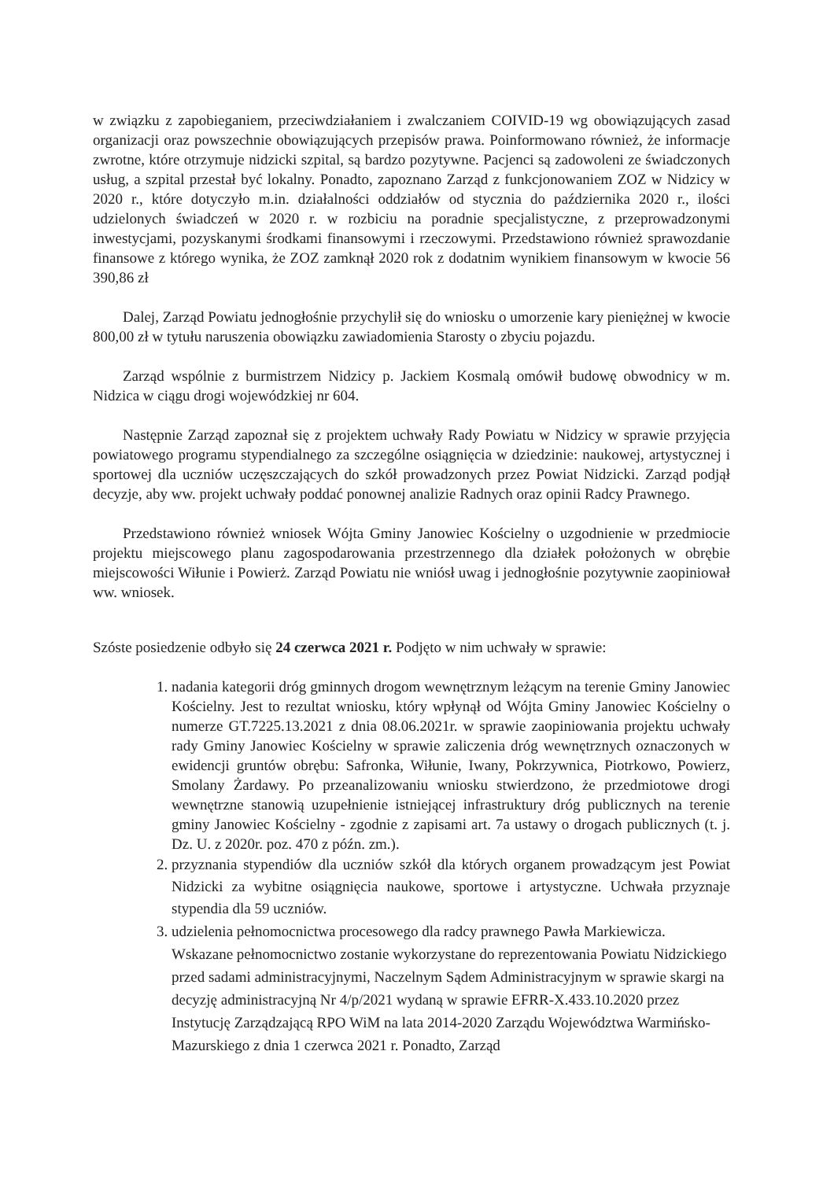w związku z zapobieganiem, przeciwdziałaniem i zwalczaniem COIVID-19 wg obowiązujących zasad organizacji oraz powszechnie obowiązujących przepisów prawa. Poinformowano również, że informacje zwrotne, które otrzymuje nidzicki szpital, są bardzo pozytywne. Pacjenci są zadowoleni ze świadczonych usług, a szpital przestał być lokalny. Ponadto, zapoznano Zarząd z funkcjonowaniem ZOZ w Nidzicy w 2020 r., które dotyczyło m.in. działalności oddziałów od stycznia do października 2020 r., ilości udzielonych świadczeń w 2020 r. w rozbiciu na poradnie specjalistyczne, z przeprowadzonymi inwestycjami, pozyskanymi środkami finansowymi i rzeczowymi. Przedstawiono również sprawozdanie finansowe z którego wynika, że ZOZ zamknął 2020 rok z dodatnim wynikiem finansowym w kwocie 56 390,86 zł
Dalej, Zarząd Powiatu jednogłośnie przychylił się do wniosku o umorzenie kary pieniężnej w kwocie 800,00 zł w tytułu naruszenia obowiązku zawiadomienia Starosty o zbyciu pojazdu.
Zarząd wspólnie z burmistrzem Nidzicy p. Jackiem Kosmalą omówił budowę obwodnicy w m. Nidzica w ciągu drogi wojewódzkiej nr 604.
Następnie Zarząd zapoznał się z projektem uchwały Rady Powiatu w Nidzicy w sprawie przyjęcia powiatowego programu stypendialnego za szczególne osiągnięcia w dziedzinie: naukowej, artystycznej i sportowej dla uczniów uczęszczających do szkół prowadzonych przez Powiat Nidzicki. Zarząd podjął decyzje, aby ww. projekt uchwały poddać ponownej analizie Radnych oraz opinii Radcy Prawnego.
Przedstawiono również wniosek Wójta Gminy Janowiec Kościelny o uzgodnienie w przedmiocie projektu miejscowego planu zagospodarowania przestrzennego dla działek położonych w obrębie miejscowości Wiłunie i Powierż. Zarząd Powiatu nie wniósł uwag i jednogłośnie pozytywnie zaopiniował ww. wniosek.
Szóste posiedzenie odbyło się 24 czerwca 2021 r. Podjęto w nim uchwały w sprawie:
1. nadania kategorii dróg gminnych drogom wewnętrznym leżącym na terenie Gminy Janowiec Kościelny. Jest to rezultat wniosku, który wpłynął od Wójta Gminy Janowiec Kościelny o numerze GT.7225.13.2021 z dnia 08.06.2021r. w sprawie zaopiniowania projektu uchwały rady Gminy Janowiec Kościelny w sprawie zaliczenia dróg wewnętrznych oznaczonych w ewidencji gruntów obrębu: Safronka, Wiłunie, Iwany, Pokrzywnica, Piotrkowo, Powierz, Smolany Żardawy. Po przeanalizowaniu wniosku stwierdzono, że przedmiotowe drogi wewnętrzne stanowią uzupełnienie istniejącej infrastruktury dróg publicznych na terenie gminy Janowiec Kościelny - zgodnie z zapisami art. 7a ustawy o drogach publicznych (t. j. Dz. U. z 2020r. poz. 470 z późn. zm.).
2. przyznania stypendiów dla uczniów szkół dla których organem prowadzącym jest Powiat Nidzicki za wybitne osiągnięcia naukowe, sportowe i artystyczne. Uchwała przyznaje stypendia dla 59 uczniów.
3. udzielenia pełnomocnictwa procesowego dla radcy prawnego Pawła Markiewicza. Wskazane pełnomocnictwo zostanie wykorzystane do reprezentowania Powiatu Nidzickiego przed sadami administracyjnymi, Naczelnym Sądem Administracyjnym w sprawie skargi na decyzję administracyjną Nr 4/p/2021 wydaną w sprawie EFRR-X.433.10.2020 przez Instytucję Zarządzającą RPO WiM na lata 2014-2020 Zarządu Województwa Warmińsko-Mazurskiego z dnia 1 czerwca 2021 r. Ponadto, Zarząd